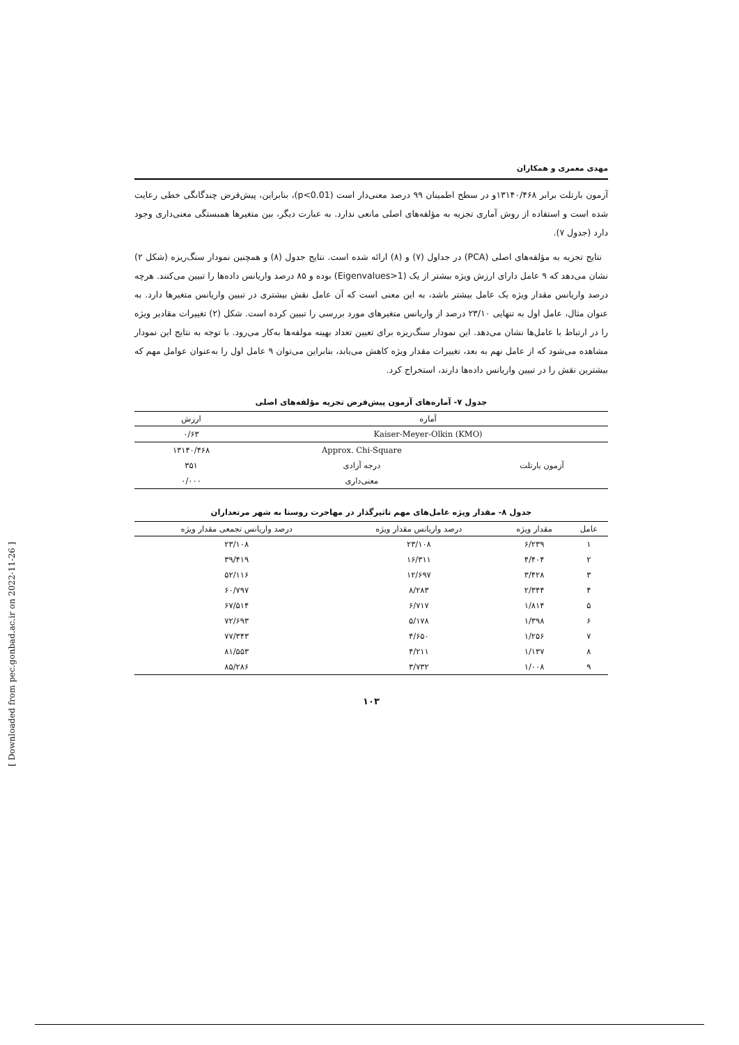مهدی معمری و همکاران
آزمون بارتلت برابر ۱۳۱۴۰/۴۶۸و در سطح اطمینان ۹۹ درصد معنی‌دار است (p<0.01)، بنابراین، پیش‌فرض چندگانگی خطی رعایت شده است و استفاده از روش آماری تجزیه به مؤلفه‌های اصلی مانعی ندارد. به عبارت دیگر، بین متغیرها همبستگی معنی‌داری وجود دارد (جدول ۷).
نتایج تجزیه به مؤلفه‌های اصلی (PCA) در جداول (۷) و (۸) ارائه شده است. نتایج جدول (۸) و همچنین نمودار سنگ‌ریزه (شکل ۲) نشان می‌دهد که ۹ عامل دارای ارزش ویژه بیشتر از یک (Eigenvalues>1) بوده و ۸۵ درصد واریانس داده‌ها را تبیین می‌کنند. هرچه درصد واریانس مقدار ویژه یک عامل بیشتر باشد، به این معنی است که آن عامل نقش بیشتری در تبیین واریانس متغیرها دارد. به عنوان مثال، عامل اول به تنهایی ۲۳/۱۰ درصد از واریانس متغیرهای مورد بررسی را تبیین کرده است. شکل (۲) تغییرات مقادیر ویژه را در ارتباط با عامل‌ها نشان می‌دهد. این نمودار سنگ‌ریزه برای تعیین تعداد بهینه مولفه‌ها به‌کار می‌رود. با توجه به نتایج این نمودار مشاهده می‌شود که از عامل نهم به بعد، تغییرات مقدار ویژه کاهش می‌یابد، بنابراین می‌توان ۹ عامل اول را به‌عنوان عوامل مهم که بیشترین نقش را در تبیین واریانس داده‌ها دارند، استخراج کرد.
جدول ۷- آماره‌های آزمون پیش‌فرض تجزیه مؤلفه‌های اصلی
| آماره | | ارزش |
| --- | --- | --- |
| Kaiser-Meyer-Olkin (KMO) | | ۰/۶۳ |
| آزمون بارتلت | Approx. Chi-Square | ۱۳۱۴۰/۴۶۸ |
| | درجه آزادی | ۳۵۱ |
| | معنی‌داری | ۰/۰۰۰ |
جدول ۸- مقدار ویژه عامل‌های مهم تاثیرگذار در مهاجرت روستا به شهر مرتعداران
| عامل | مقدار ویژه | درصد واریانس مقدار ویژه | درصد واریانس تجمعی مقدار ویژه |
| --- | --- | --- | --- |
| ۱ | ۶/۲۳۹ | ۲۳/۱۰۸ | ۲۳/۱۰۸ |
| ۲ | ۴/۴۰۴ | ۱۶/۳۱۱ | ۳۹/۴۱۹ |
| ۳ | ۳/۴۲۸ | ۱۲/۶۹۷ | ۵۲/۱۱۶ |
| ۴ | ۲/۳۴۴ | ۸/۲۸۳ | ۶۰/۷۹۷ |
| ۵ | ۱/۸۱۴ | ۶/۷۱۷ | ۶۷/۵۱۴ |
| ۶ | ۱/۳۹۸ | ۵/۱۷۸ | ۷۲/۶۹۳ |
| ۷ | ۱/۲۵۶ | ۴/۶۵۰ | ۷۷/۳۴۳ |
| ۸ | ۱/۱۳۷ | ۴/۲۱۱ | ۸۱/۵۵۳ |
| ۹ | ۱/۰۰۸ | ۳/۷۳۲ | ۸۵/۲۸۶ |
۱۰۳
[ Downloaded from pec.gonbad.ac.ir on 2022-11-26 ]